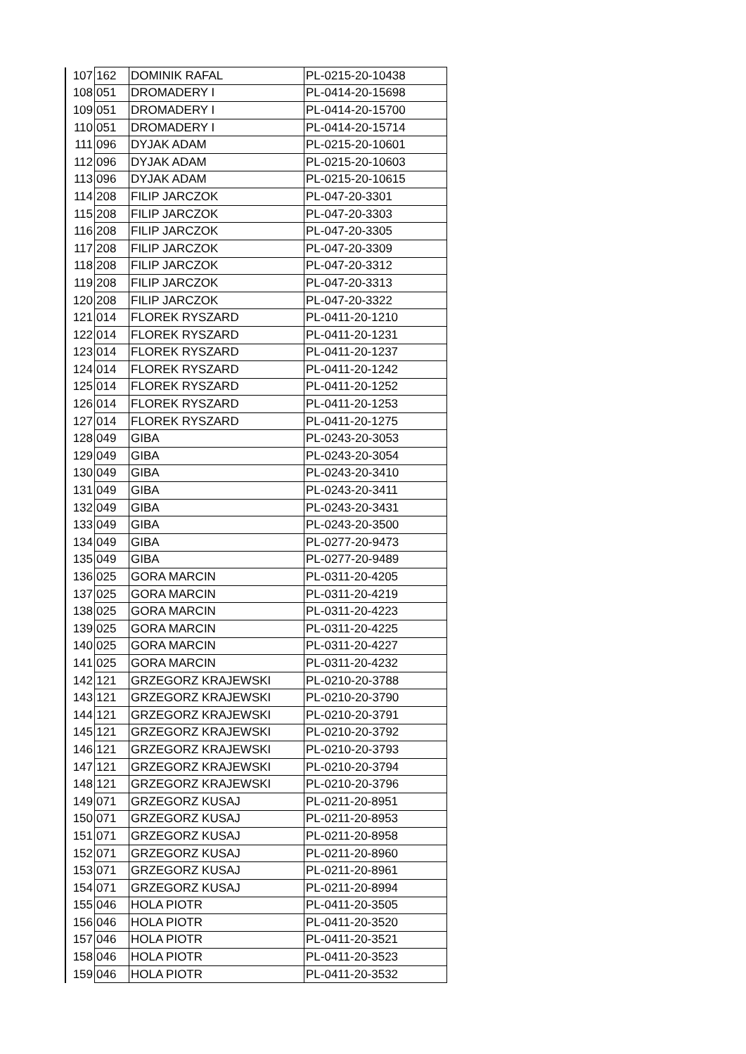| 107 | 162 | DOMINIK RAFAL | PL-0215-20-10438 |
| 108 | 051 | DROMADERY I | PL-0414-20-15698 |
| 109 | 051 | DROMADERY I | PL-0414-20-15700 |
| 110 | 051 | DROMADERY I | PL-0414-20-15714 |
| 111 | 096 | DYJAK ADAM | PL-0215-20-10601 |
| 112 | 096 | DYJAK ADAM | PL-0215-20-10603 |
| 113 | 096 | DYJAK ADAM | PL-0215-20-10615 |
| 114 | 208 | FILIP JARCZOK | PL-047-20-3301 |
| 115 | 208 | FILIP JARCZOK | PL-047-20-3303 |
| 116 | 208 | FILIP JARCZOK | PL-047-20-3305 |
| 117 | 208 | FILIP JARCZOK | PL-047-20-3309 |
| 118 | 208 | FILIP JARCZOK | PL-047-20-3312 |
| 119 | 208 | FILIP JARCZOK | PL-047-20-3313 |
| 120 | 208 | FILIP JARCZOK | PL-047-20-3322 |
| 121 | 014 | FLOREK RYSZARD | PL-0411-20-1210 |
| 122 | 014 | FLOREK RYSZARD | PL-0411-20-1231 |
| 123 | 014 | FLOREK RYSZARD | PL-0411-20-1237 |
| 124 | 014 | FLOREK RYSZARD | PL-0411-20-1242 |
| 125 | 014 | FLOREK RYSZARD | PL-0411-20-1252 |
| 126 | 014 | FLOREK RYSZARD | PL-0411-20-1253 |
| 127 | 014 | FLOREK RYSZARD | PL-0411-20-1275 |
| 128 | 049 | GIBA | PL-0243-20-3053 |
| 129 | 049 | GIBA | PL-0243-20-3054 |
| 130 | 049 | GIBA | PL-0243-20-3410 |
| 131 | 049 | GIBA | PL-0243-20-3411 |
| 132 | 049 | GIBA | PL-0243-20-3431 |
| 133 | 049 | GIBA | PL-0243-20-3500 |
| 134 | 049 | GIBA | PL-0277-20-9473 |
| 135 | 049 | GIBA | PL-0277-20-9489 |
| 136 | 025 | GORA MARCIN | PL-0311-20-4205 |
| 137 | 025 | GORA MARCIN | PL-0311-20-4219 |
| 138 | 025 | GORA MARCIN | PL-0311-20-4223 |
| 139 | 025 | GORA MARCIN | PL-0311-20-4225 |
| 140 | 025 | GORA MARCIN | PL-0311-20-4227 |
| 141 | 025 | GORA MARCIN | PL-0311-20-4232 |
| 142 | 121 | GRZEGORZ KRAJEWSKI | PL-0210-20-3788 |
| 143 | 121 | GRZEGORZ KRAJEWSKI | PL-0210-20-3790 |
| 144 | 121 | GRZEGORZ KRAJEWSKI | PL-0210-20-3791 |
| 145 | 121 | GRZEGORZ KRAJEWSKI | PL-0210-20-3792 |
| 146 | 121 | GRZEGORZ KRAJEWSKI | PL-0210-20-3793 |
| 147 | 121 | GRZEGORZ KRAJEWSKI | PL-0210-20-3794 |
| 148 | 121 | GRZEGORZ KRAJEWSKI | PL-0210-20-3796 |
| 149 | 071 | GRZEGORZ KUSAJ | PL-0211-20-8951 |
| 150 | 071 | GRZEGORZ KUSAJ | PL-0211-20-8953 |
| 151 | 071 | GRZEGORZ KUSAJ | PL-0211-20-8958 |
| 152 | 071 | GRZEGORZ KUSAJ | PL-0211-20-8960 |
| 153 | 071 | GRZEGORZ KUSAJ | PL-0211-20-8961 |
| 154 | 071 | GRZEGORZ KUSAJ | PL-0211-20-8994 |
| 155 | 046 | HOLA PIOTR | PL-0411-20-3505 |
| 156 | 046 | HOLA PIOTR | PL-0411-20-3520 |
| 157 | 046 | HOLA PIOTR | PL-0411-20-3521 |
| 158 | 046 | HOLA PIOTR | PL-0411-20-3523 |
| 159 | 046 | HOLA PIOTR | PL-0411-20-3532 |